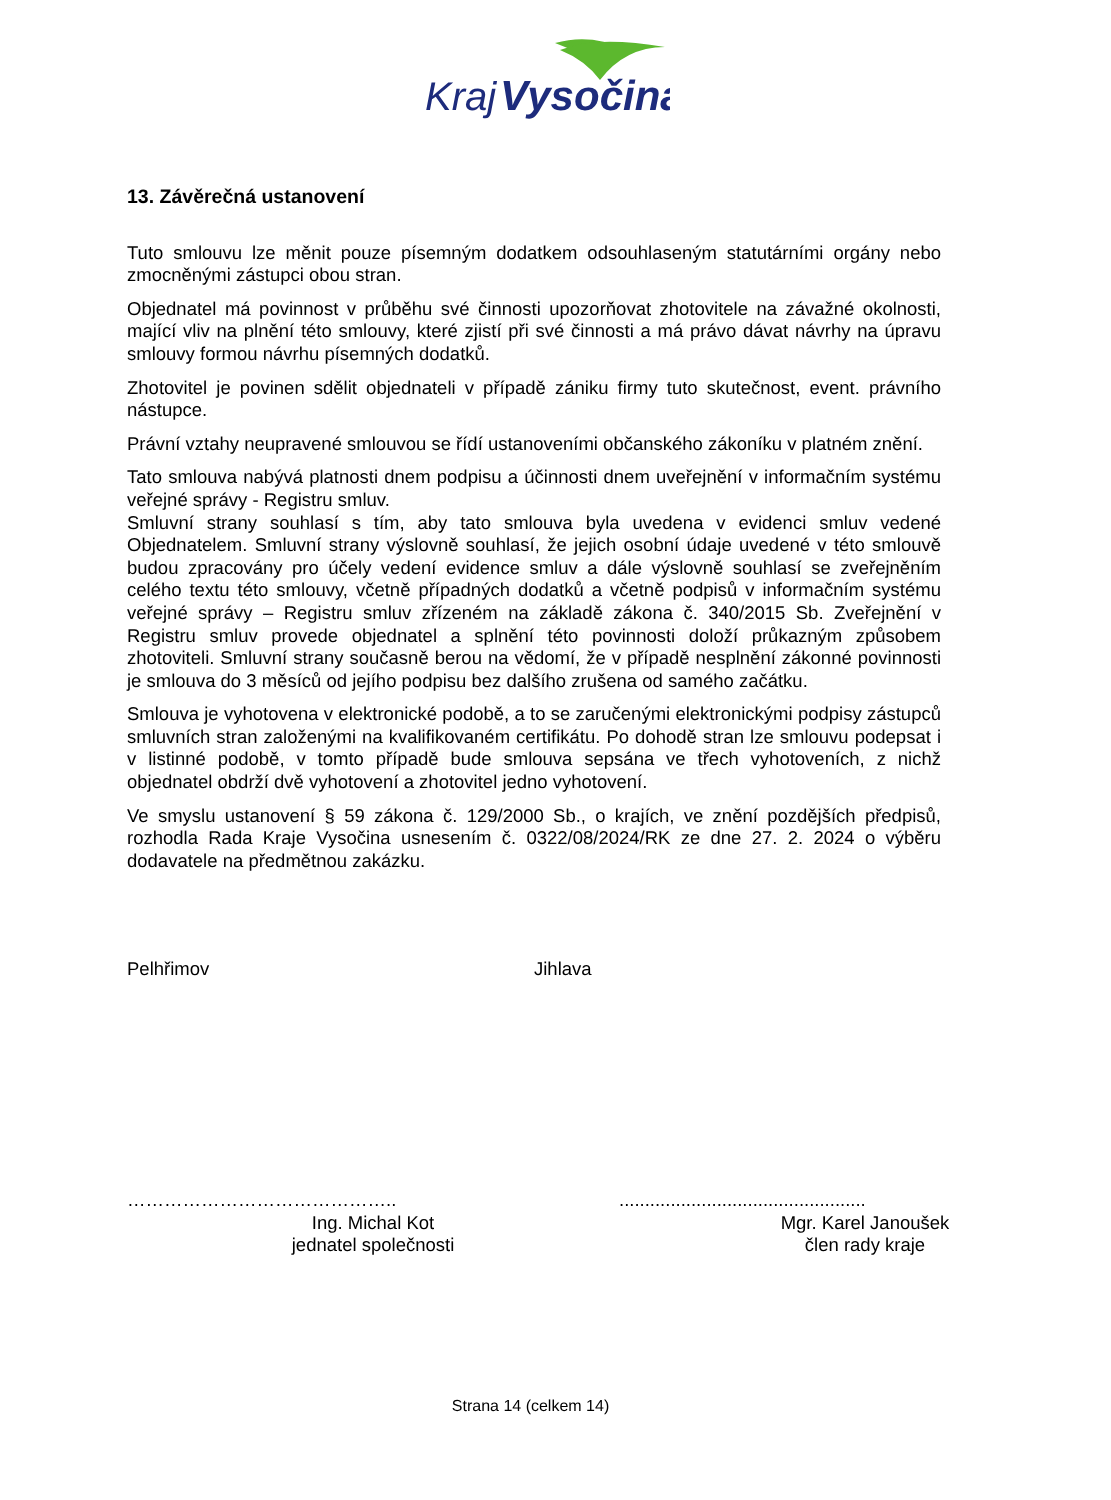Kraj
Vysočina
13. Závěrečná ustanovení
Tuto smlouvu lze měnit pouze písemným dodatkem odsouhlaseným statutárními orgány nebo zmocněnými zástupci obou stran.
Objednatel má povinnost v průběhu své činnosti upozorňovat zhotovitele na závažné okolnosti, mající vliv na plnění této smlouvy, které zjistí při své činnosti a má právo dávat návrhy na úpravu smlouvy formou návrhu písemných dodatků.
Zhotovitel je povinen sdělit objednateli v případě zániku firmy tuto skutečnost, event. právního nástupce.
Právní vztahy neupravené smlouvou se řídí ustanoveními občanského zákoníku v platném znění.
Tato smlouva nabývá platnosti dnem podpisu a účinnosti dnem uveřejnění v informačním systému veřejné správy - Registru smluv.
Smluvní strany souhlasí s tím, aby tato smlouva byla uvedena v evidenci smluv vedené Objednatelem. Smluvní strany výslovně souhlasí, že jejich osobní údaje uvedené v této smlouvě budou zpracovány pro účely vedení evidence smluv a dále výslovně souhlasí se zveřejněním celého textu této smlouvy, včetně případných dodatků a včetně podpisů v informačním systému veřejné správy – Registru smluv zřízeném na základě zákona č. 340/2015 Sb. Zveřejnění v Registru smluv provede objednatel a splnění této povinnosti doloží průkazným způsobem zhotoviteli. Smluvní strany současně berou na vědomí, že v případě nesplnění zákonné povinnosti je smlouva do 3 měsíců od jejího podpisu bez dalšího zrušena od samého začátku.
Smlouva je vyhotovena v elektronické podobě, a to se zaručenými elektronickými podpisy zástupců smluvních stran založenými na kvalifikovaném certifikátu. Po dohodě stran lze smlouvu podepsat i v listinné podobě, v tomto případě bude smlouva sepsána ve třech vyhotoveních, z nichž objednatel obdrží dvě vyhotovení a zhotovitel jedno vyhotovení.
Ve smyslu ustanovení § 59 zákona č. 129/2000 Sb., o krajích, ve znění pozdějších předpisů, rozhodla Rada Kraje Vysočina usnesením č. 0322/08/2024/RK ze dne 27. 2. 2024 o výběru dodavatele na předmětnou zakázku.
Pelhřimov Jihlava
……………………………………..
Ing. Michal Kot
jednatel společnosti
................................................
Mgr. Karel Janoušek
člen rady kraje
Strana 14 (celkem 14)